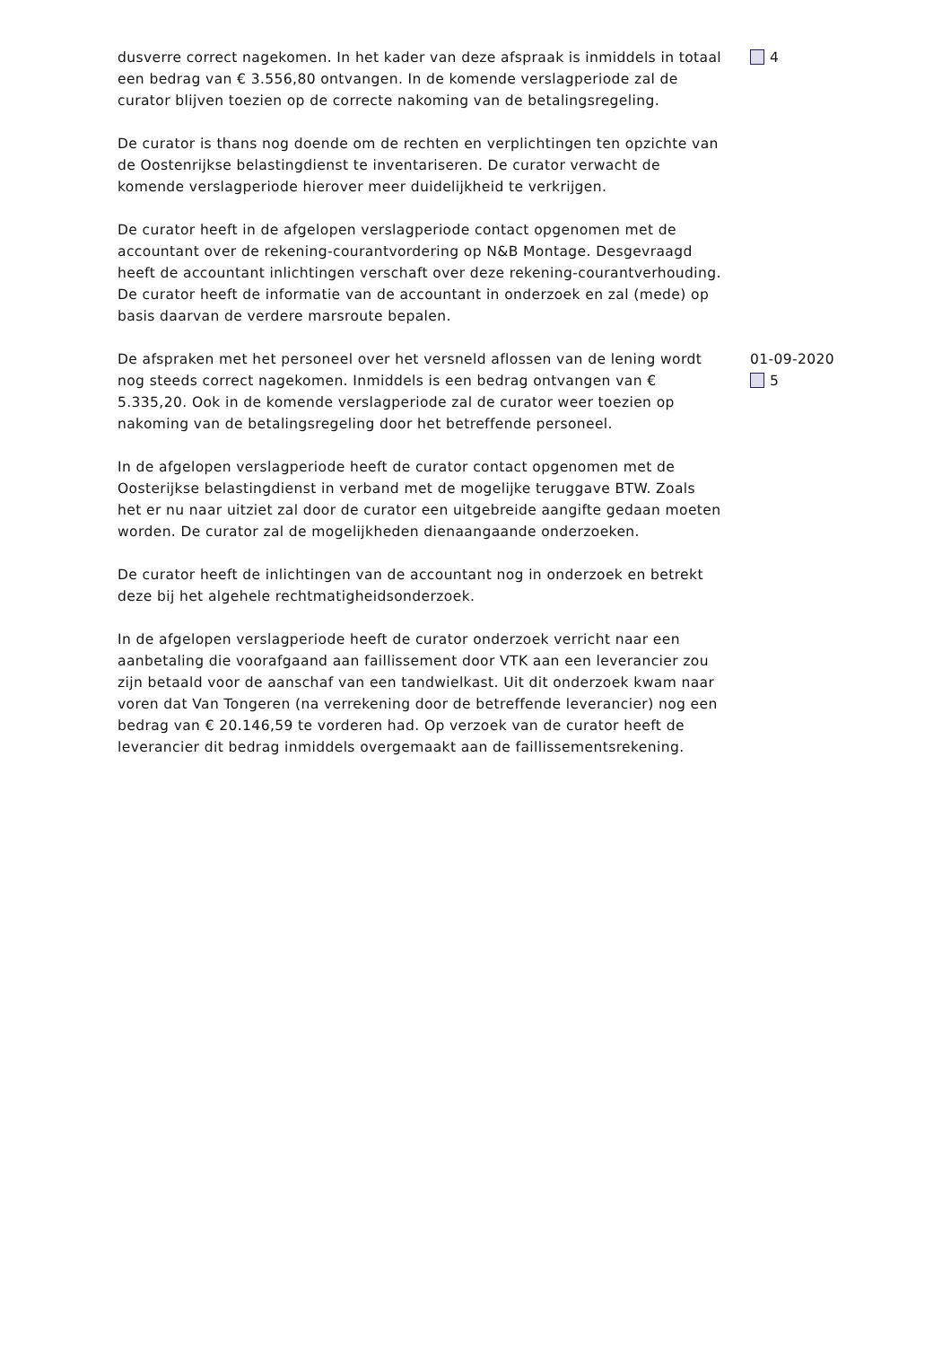dusverre correct nagekomen. In het kader van deze afspraak is inmiddels in totaal een bedrag van € 3.556,80 ontvangen. In de komende verslagperiode zal de curator blijven toezien op de correcte nakoming van de betalingsregeling.
De curator is thans nog doende om de rechten en verplichtingen ten opzichte van de Oostenrijkse belastingdienst te inventariseren. De curator verwacht de komende verslagperiode hierover meer duidelijkheid te verkrijgen.
De curator heeft in de afgelopen verslagperiode contact opgenomen met de accountant over de rekening-courantvordering op N&B Montage. Desgevraagd heeft de accountant inlichtingen verschaft over deze rekening-courantverhouding. De curator heeft de informatie van de accountant in onderzoek en zal (mede) op basis daarvan de verdere marsroute bepalen.
4
De afspraken met het personeel over het versneld aflossen van de lening wordt nog steeds correct nagekomen. Inmiddels is een bedrag ontvangen van € 5.335,20. Ook in de komende verslagperiode zal de curator weer toezien op nakoming van de betalingsregeling door het betreffende personeel.
In de afgelopen verslagperiode heeft de curator contact opgenomen met de Oosterijkse belastingdienst in verband met de mogelijke teruggave BTW. Zoals het er nu naar uitziet zal door de curator een uitgebreide aangifte gedaan moeten worden. De curator zal de mogelijkheden dienaangaande onderzoeken.
De curator heeft de inlichtingen van de accountant nog in onderzoek en betrekt deze bij het algehele rechtmatigheidsonderzoek.
In de afgelopen verslagperiode heeft de curator onderzoek verricht naar een aanbetaling die voorafgaand aan faillissement door VTK aan een leverancier zou zijn betaald voor de aanschaf van een tandwielkast. Uit dit onderzoek kwam naar voren dat Van Tongeren (na verrekening door de betreffende leverancier) nog een bedrag van € 20.146,59 te vorderen had. Op verzoek van de curator heeft de leverancier dit bedrag inmiddels overgemaakt aan de faillissementsrekening.
01-09-2020
5